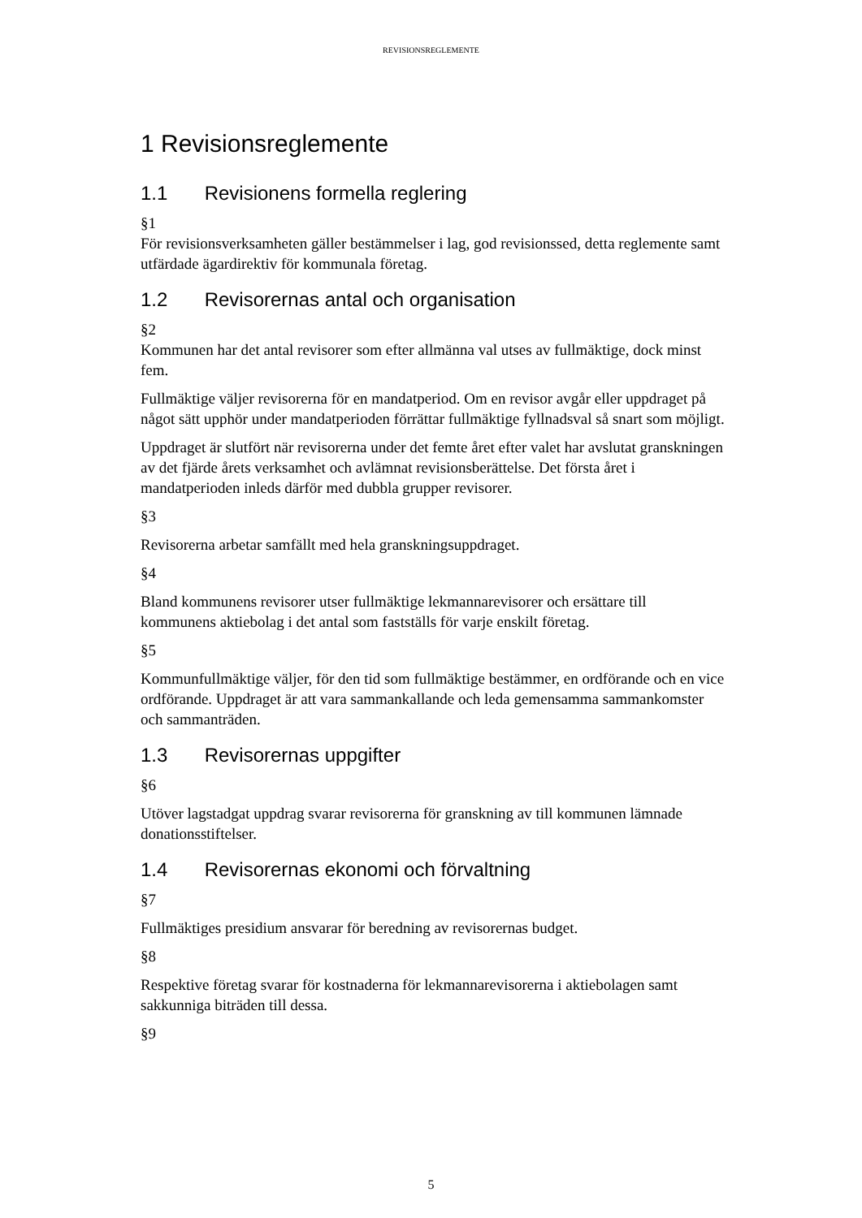REVISIONSREGLEMENTE
1 Revisionsreglemente
1.1 Revisionens formella reglering
§1
För revisionsverksamheten gäller bestämmelser i lag, god revisionssed, detta reglemente samt utfärdade ägardirektiv för kommunala företag.
1.2 Revisorernas antal och organisation
§2
Kommunen har det antal revisorer som efter allmänna val utses av fullmäktige, dock minst fem.
Fullmäktige väljer revisorerna för en mandatperiod. Om en revisor avgår eller uppdraget på något sätt upphör under mandatperioden förrättar fullmäktige fyllnadsval så snart som möjligt.
Uppdraget är slutfört när revisorerna under det femte året efter valet har avslutat granskningen av det fjärde årets verksamhet och avlämnat revisionsberättelse. Det första året i mandatperioden inleds därför med dubbla grupper revisorer.
§3
Revisorerna arbetar samfällt med hela granskningsuppdraget.
§4
Bland kommunens revisorer utser fullmäktige lekmannarevisorer och ersättare till kommunens aktiebolag i det antal som fastställs för varje enskilt företag.
§5
Kommunfullmäktige väljer, för den tid som fullmäktige bestämmer, en ordförande och en vice ordförande. Uppdraget är att vara sammankallande och leda gemensamma sammankomster och sammanträden.
1.3 Revisorernas uppgifter
§6
Utöver lagstadgat uppdrag svarar revisorerna för granskning av till kommunen lämnade donationsstiftelser.
1.4 Revisorernas ekonomi och förvaltning
§7
Fullmäktiges presidium ansvarar för beredning av revisorernas budget.
§8
Respektive företag svarar för kostnaderna för lekmannarevisorerna i aktiebolagen samt sakkunniga biträden till dessa.
§9
5